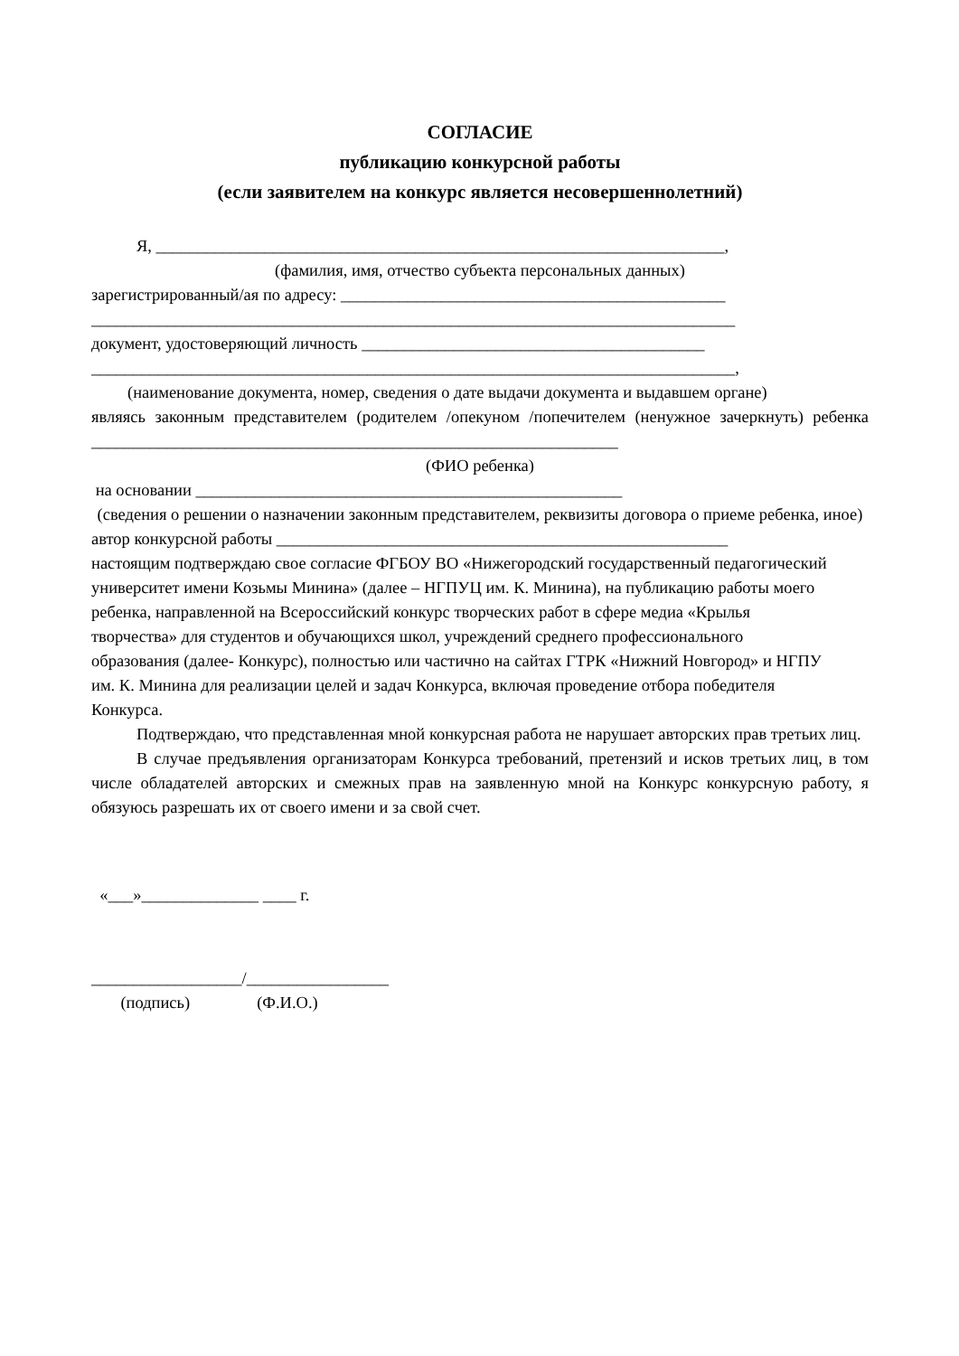СОГЛАСИЕ
публикацию конкурсной работы
(если заявителем на конкурс является несовершеннолетний)
Я, ____________________________________________________________________,
(фамилия, имя, отчество субъекта персональных данных)
зарегистрированный/ая по адресу: ______________________________________________
_____________________________________________________________________________
документ, удостоверяющий личность _________________________________________
_____________________________________________________________________________,
(наименование документа, номер, сведения о дате выдачи документа и выдавшем органе)
являясь законным представителем (родителем /опекуном /попечителем (ненужное зачеркнуть) ребенка _______________________________________________________________
(ФИО ребенка)
на основании ___________________________________________________
(сведения о решении о назначении законным представителем, реквизиты договора о приеме ребенка, иное)
автор конкурсной работы ______________________________________________________
настоящим подтверждаю свое согласие ФГБОУ ВО «Нижегородский государственный педагогический университет имени Козьмы Минина» (далее – НГПУЦ им. К. Минина), на публикацию работы моего ребенка, направленной на Всероссийский конкурс творческих работ в сфере медиа «Крылья творчества» для студентов и обучающихся школ, учреждений среднего профессионального образования (далее- Конкурс), полностью или частично на сайтах ГТРК «Нижний Новгород» и НГПУ им. К. Минина для реализации целей и задач Конкурса, включая проведение отбора победителя Конкурса.
Подтверждаю, что представленная мной конкурсная работа не нарушает авторских прав третьих лиц.
В случае предъявления организаторам Конкурса требований, претензий и исков третьих лиц, в том числе обладателей авторских и смежных прав на заявленную мной на Конкурс конкурсную работу, я обязуюсь разрешать их от своего имени и за свой счет.
«___»______________ ____ г.
__________________/_________________
(подпись) (Ф.И.О.)